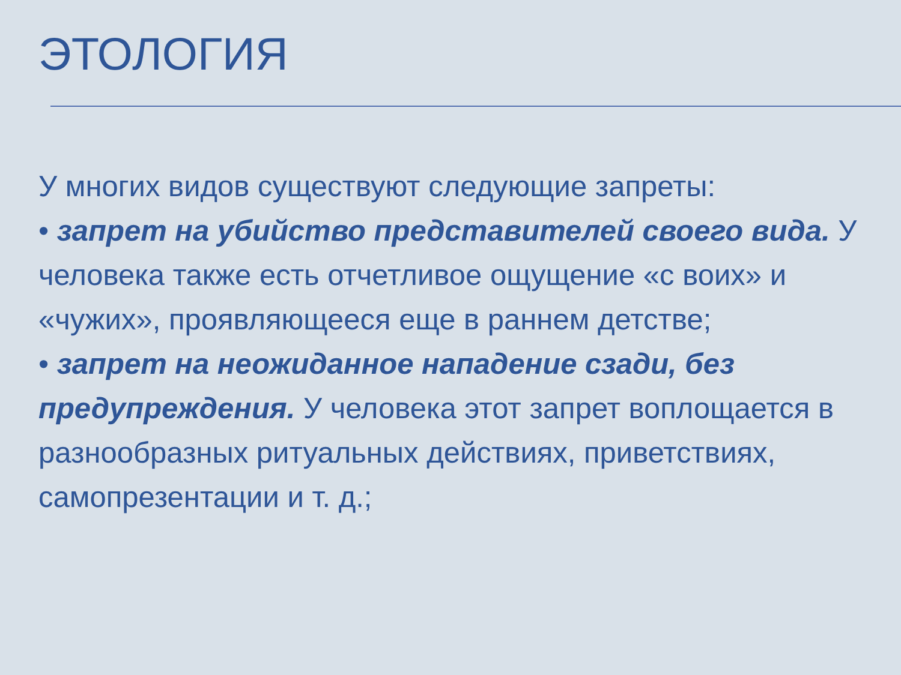ЭТОЛОГИЯ
У многих видов существуют следующие запреты:
• запрет на убийство представителей своего вида. У человека также есть отчетливое ощущение «с воих» и «чужих», проявляющееся еще в раннем детстве;
• запрет на неожиданное нападение сзади, без предупреждения. У человека этот запрет воплощается в разнообразных ритуальных действиях, приветствиях, самопрезентации и т. д.;